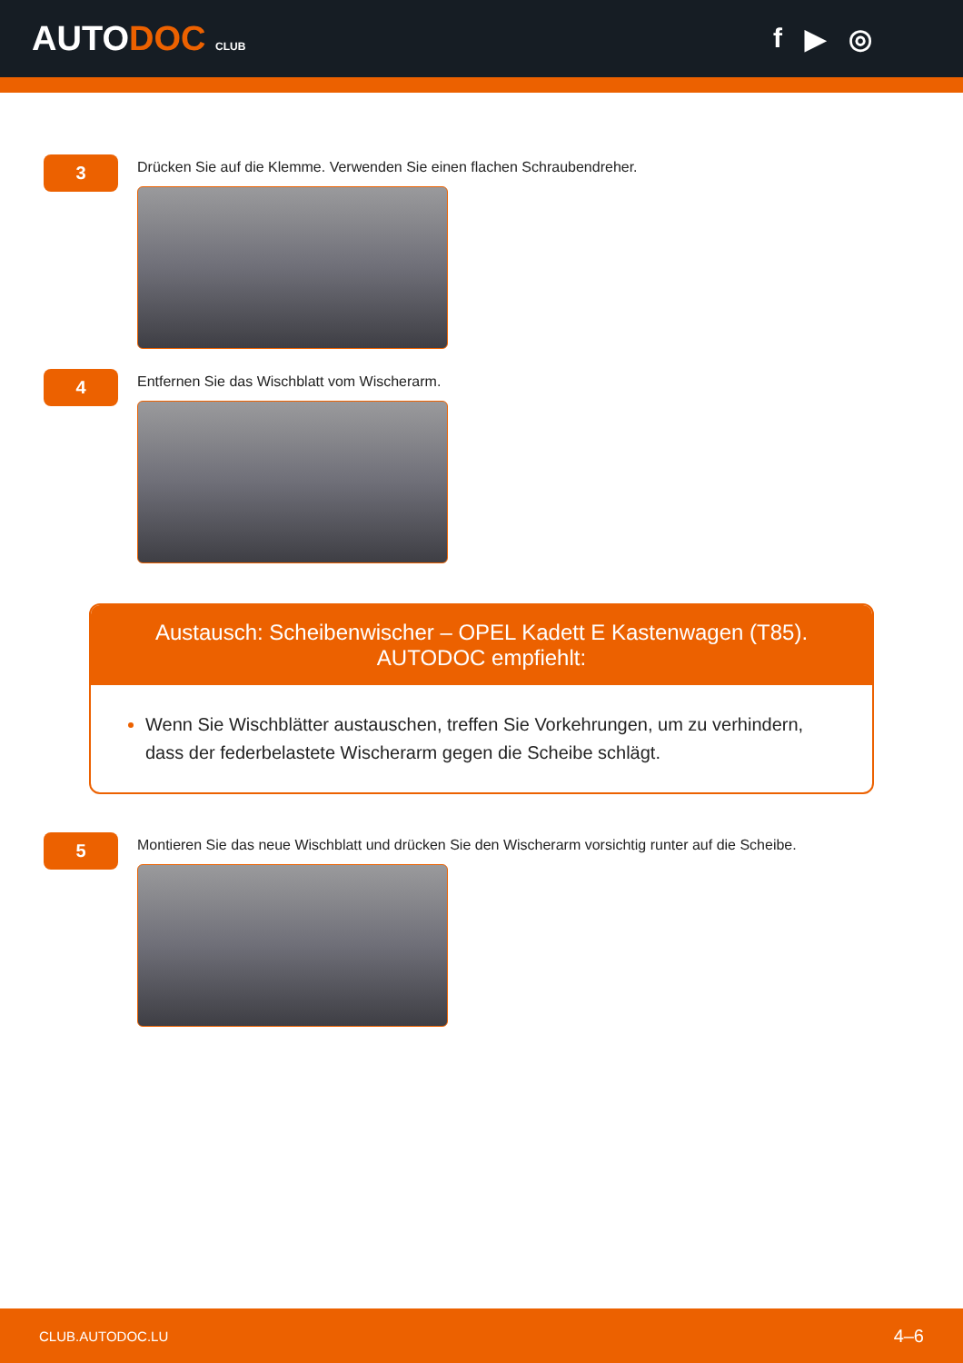AUTODOC CLUB
f ▶ ◎
3
Drücken Sie auf die Klemme. Verwenden Sie einen flachen Schraubendreher.
4
Entfernen Sie das Wischblatt vom Wischerarm.
Austausch: Scheibenwischer – OPEL Kadett E Kastenwagen (T85). AUTODOC empfiehlt:
Wenn Sie Wischblätter austauschen, treffen Sie Vorkehrungen, um zu verhindern, dass der federbelastete Wischerarm gegen die Scheibe schlägt.
5
Montieren Sie das neue Wischblatt und drücken Sie den Wischerarm vorsichtig runter auf die Scheibe.
CLUB.AUTODOC.LU 4–6